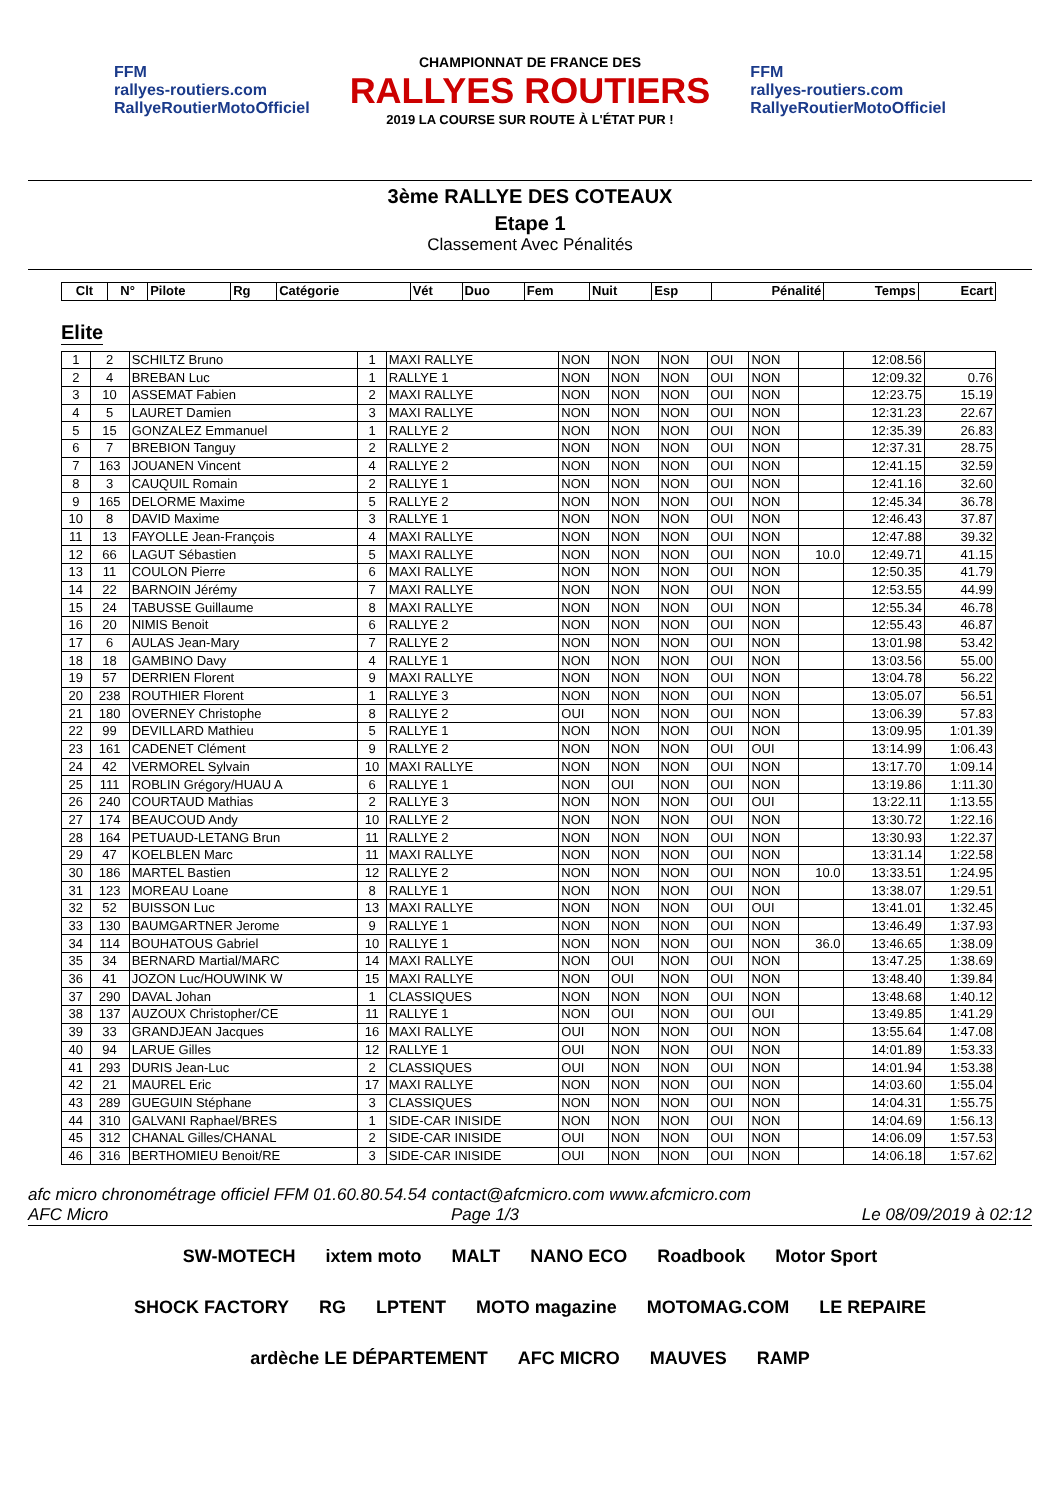FFM
rallyes-routiers.com
RallyeRoutierMotoOfficiel
CHAMPIONNAT DE FRANCE DES
RALLYES ROUTIERS
2019 LA COURSE SUR ROUTE À L'ÉTAT PUR !
FFM
rallyes-routiers.com
RallyeRoutierMotoOfficiel
3ème RALLYE DES COTEAUX
Etape 1
Classement Avec Pénalités
| Clt | N° | Pilote | Rg | Catégorie | Vét | Duo | Fem | Nuit | Esp | Pénalité | Temps | Ecart |
| --- | --- | --- | --- | --- | --- | --- | --- | --- | --- | --- | --- | --- |
Elite
| 1 | 2 | SCHILTZ Bruno | 1 | MAXI RALLYE | NON | NON | NON | OUI | NON | | 12:08.56 | |
| 2 | 4 | BREBAN Luc | 1 | RALLYE 1 | NON | NON | NON | OUI | NON | | 12:09.32 | 0.76 |
| 3 | 10 | ASSEMAT Fabien | 2 | MAXI RALLYE | NON | NON | NON | OUI | NON | | 12:23.75 | 15.19 |
| 4 | 5 | LAURET Damien | 3 | MAXI RALLYE | NON | NON | NON | OUI | NON | | 12:31.23 | 22.67 |
| 5 | 15 | GONZALEZ Emmanuel | 1 | RALLYE 2 | NON | NON | NON | OUI | NON | | 12:35.39 | 26.83 |
| 6 | 7 | BREBION Tanguy | 2 | RALLYE 2 | NON | NON | NON | OUI | NON | | 12:37.31 | 28.75 |
| 7 | 163 | JOUANEN Vincent | 4 | RALLYE 2 | NON | NON | NON | OUI | NON | | 12:41.15 | 32.59 |
| 8 | 3 | CAUQUIL Romain | 2 | RALLYE 1 | NON | NON | NON | OUI | NON | | 12:41.16 | 32.60 |
| 9 | 165 | DELORME Maxime | 5 | RALLYE 2 | NON | NON | NON | OUI | NON | | 12:45.34 | 36.78 |
| 10 | 8 | DAVID Maxime | 3 | RALLYE 1 | NON | NON | NON | OUI | NON | | 12:46.43 | 37.87 |
| 11 | 13 | FAYOLLE Jean-François | 4 | MAXI RALLYE | NON | NON | NON | OUI | NON | | 12:47.88 | 39.32 |
| 12 | 66 | LAGUT Sébastien | 5 | MAXI RALLYE | NON | NON | NON | OUI | NON | 10.0 | 12:49.71 | 41.15 |
| 13 | 11 | COULON Pierre | 6 | MAXI RALLYE | NON | NON | NON | OUI | NON | | 12:50.35 | 41.79 |
| 14 | 22 | BARNOIN Jérémy | 7 | MAXI RALLYE | NON | NON | NON | OUI | NON | | 12:53.55 | 44.99 |
| 15 | 24 | TABUSSE Guillaume | 8 | MAXI RALLYE | NON | NON | NON | OUI | NON | | 12:55.34 | 46.78 |
| 16 | 20 | NIMIS Benoit | 6 | RALLYE 2 | NON | NON | NON | OUI | NON | | 12:55.43 | 46.87 |
| 17 | 6 | AULAS Jean-Mary | 7 | RALLYE 2 | NON | NON | NON | OUI | NON | | 13:01.98 | 53.42 |
| 18 | 18 | GAMBINO Davy | 4 | RALLYE 1 | NON | NON | NON | OUI | NON | | 13:03.56 | 55.00 |
| 19 | 57 | DERRIEN Florent | 9 | MAXI RALLYE | NON | NON | NON | OUI | NON | | 13:04.78 | 56.22 |
| 20 | 238 | ROUTHIER Florent | 1 | RALLYE 3 | NON | NON | NON | OUI | NON | | 13:05.07 | 56.51 |
| 21 | 180 | OVERNEY Christophe | 8 | RALLYE 2 | OUI | NON | NON | OUI | NON | | 13:06.39 | 57.83 |
| 22 | 99 | DEVILLARD Mathieu | 5 | RALLYE 1 | NON | NON | NON | OUI | NON | | 13:09.95 | 1:01.39 |
| 23 | 161 | CADENET Clément | 9 | RALLYE 2 | NON | NON | NON | OUI | OUI | | 13:14.99 | 1:06.43 |
| 24 | 42 | VERMOREL Sylvain | 10 | MAXI RALLYE | NON | NON | NON | OUI | NON | | 13:17.70 | 1:09.14 |
| 25 | 111 | ROBLIN Grégory/HUAU A | 6 | RALLYE 1 | NON | OUI | NON | OUI | NON | | 13:19.86 | 1:11.30 |
| 26 | 240 | COURTAUD Mathias | 2 | RALLYE 3 | NON | NON | NON | OUI | OUI | | 13:22.11 | 1:13.55 |
| 27 | 174 | BEAUCOUD Andy | 10 | RALLYE 2 | NON | NON | NON | OUI | NON | | 13:30.72 | 1:22.16 |
| 28 | 164 | PETUAUD-LETANG Brun | 11 | RALLYE 2 | NON | NON | NON | OUI | NON | | 13:30.93 | 1:22.37 |
| 29 | 47 | KOELBLEN Marc | 11 | MAXI RALLYE | NON | NON | NON | OUI | NON | | 13:31.14 | 1:22.58 |
| 30 | 186 | MARTEL Bastien | 12 | RALLYE 2 | NON | NON | NON | OUI | NON | 10.0 | 13:33.51 | 1:24.95 |
| 31 | 123 | MOREAU Loane | 8 | RALLYE 1 | NON | NON | NON | OUI | NON | | 13:38.07 | 1:29.51 |
| 32 | 52 | BUISSON Luc | 13 | MAXI RALLYE | NON | NON | NON | OUI | OUI | | 13:41.01 | 1:32.45 |
| 33 | 130 | BAUMGARTNER Jerome | 9 | RALLYE 1 | NON | NON | NON | OUI | NON | | 13:46.49 | 1:37.93 |
| 34 | 114 | BOUHATOUS Gabriel | 10 | RALLYE 1 | NON | NON | NON | OUI | NON | 36.0 | 13:46.65 | 1:38.09 |
| 35 | 34 | BERNARD Martial/MARC | 14 | MAXI RALLYE | NON | OUI | NON | OUI | NON | | 13:47.25 | 1:38.69 |
| 36 | 41 | JOZON Luc/HOUWINK W | 15 | MAXI RALLYE | NON | OUI | NON | OUI | NON | | 13:48.40 | 1:39.84 |
| 37 | 290 | DAVAL Johan | 1 | CLASSIQUES | NON | NON | NON | OUI | NON | | 13:48.68 | 1:40.12 |
| 38 | 137 | AUZOUX Christopher/CE | 11 | RALLYE 1 | NON | OUI | NON | OUI | OUI | | 13:49.85 | 1:41.29 |
| 39 | 33 | GRANDJEAN Jacques | 16 | MAXI RALLYE | OUI | NON | NON | OUI | NON | | 13:55.64 | 1:47.08 |
| 40 | 94 | LARUE Gilles | 12 | RALLYE 1 | OUI | NON | NON | OUI | NON | | 14:01.89 | 1:53.33 |
| 41 | 293 | DURIS Jean-Luc | 2 | CLASSIQUES | OUI | NON | NON | OUI | NON | | 14:01.94 | 1:53.38 |
| 42 | 21 | MAUREL Eric | 17 | MAXI RALLYE | NON | NON | NON | OUI | NON | | 14:03.60 | 1:55.04 |
| 43 | 289 | GUEGUIN Stéphane | 3 | CLASSIQUES | NON | NON | NON | OUI | NON | | 14:04.31 | 1:55.75 |
| 44 | 310 | GALVANI Raphael/BRES | 1 | SIDE-CAR INISIDE | NON | NON | NON | OUI | NON | | 14:04.69 | 1:56.13 |
| 45 | 312 | CHANAL Gilles/CHANAL | 2 | SIDE-CAR INISIDE | OUI | NON | NON | OUI | NON | | 14:06.09 | 1:57.53 |
| 46 | 316 | BERTHOMIEU Benoit/RE | 3 | SIDE-CAR INISIDE | OUI | NON | NON | OUI | NON | | 14:06.18 | 1:57.62 |
afc micro chronométrage officiel FFM 01.60.80.54.54 contact@afcmicro.com www.afcmicro.com
AFC Micro Page 1/3 Le 08/09/2019 à 02:12
SW-MOTECH ixtem moto MALT NANO ECO Roadbook Motor Sport SHOCK FACTORY RG LPTENT MOTO magazine MOTOMAG.COM LE REPAIRE ardèche LE DÉPARTEMENT AFC MICRO MAUVES RAMP